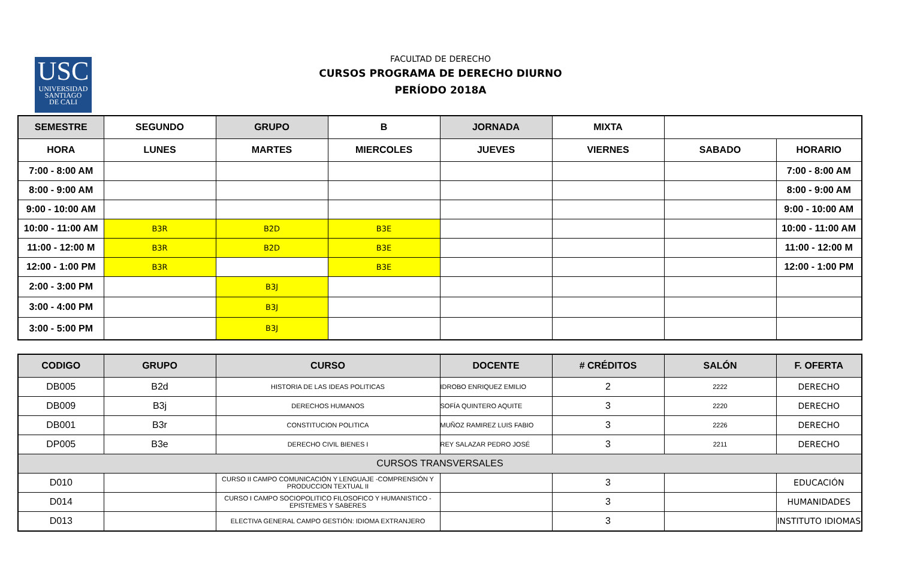USC
UNIVERSIDAD
SANTIAGO
DE CALI
FACULTAD DE DERECHO
CURSOS PROGRAMA DE DERECHO DIURNO
PERÍODO 2018A
| SEMESTRE | SEGUNDO | GRUPO | B | JORNADA | MIXTA | | |
| HORA | LUNES | MARTES | MIERCOLES | JUEVES | VIERNES | SABADO | HORARIO |
| 7:00 - 8:00 AM | | | | | | | 7:00 - 8:00 AM |
| 8:00 - 9:00 AM | | | | | | | 8:00 - 9:00 AM |
| 9:00 - 10:00 AM | | | | | | | 9:00 - 10:00 AM |
| 10:00 - 11:00 AM | B3R | B2D | B3E | | | | 10:00 - 11:00 AM |
| 11:00 - 12:00 M | B3R | B2D | B3E | | | | 11:00 - 12:00 M |
| 12:00 - 1:00 PM | B3R | | B3E | | | | 12:00 - 1:00 PM |
| 2:00 - 3:00 PM | | B3J | | | | | |
| 3:00 - 4:00 PM | | B3J | | | | | |
| 3:00 - 5:00 PM | | B3J | | | | | |
| CODIGO | GRUPO | CURSO | DOCENTE | # CRÉDITOS | SALÓN | F. OFERTA |
| DB005 | B2d | HISTORIA DE LAS IDEAS POLITICAS | IDROBO ENRIQUEZ EMILIO | 2 | 2222 | DERECHO |
| DB009 | B3j | DERECHOS HUMANOS | SOFÍA QUINTERO AQUITE | 3 | 2220 | DERECHO |
| DB001 | B3r | CONSTITUCION POLITICA | MUÑOZ RAMIREZ LUIS FABIO | 3 | 2226 | DERECHO |
| DP005 | B3e | DERECHO CIVIL BIENES I | REY SALAZAR PEDRO JOSÉ | 3 | 2211 | DERECHO |
| CURSOS TRANSVERSALES | | | | | | |
| D010 | | CURSO II CAMPO COMUNICACIÓN Y LENGUAJE -COMPRENSIÓN Y PRODUCCION TEXTUAL II | | 3 | | EDUCACIÓN |
| D014 | | CURSO I CAMPO SOCIOPOLITICO FILOSOFICO Y HUMANISTICO - EPISTEMES Y SABERES | | 3 | | HUMANIDADES |
| D013 | | ELECTIVA GENERAL CAMPO GESTIÓN: IDIOMA EXTRANJERO | | 3 | | INSTITUTO IDIOMAS |